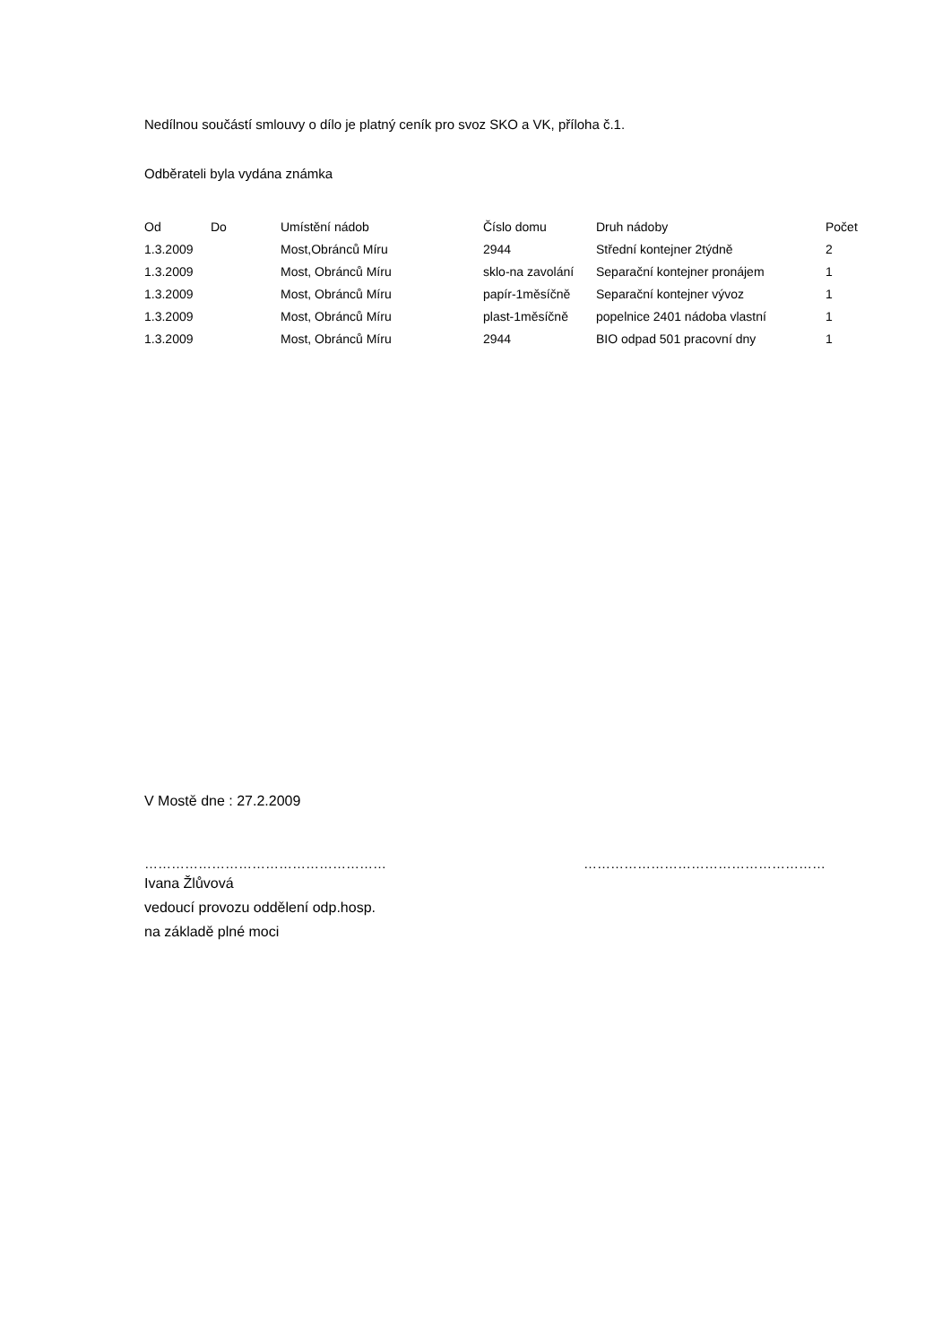Nedílnou součástí smlouvy o dílo je platný ceník pro svoz SKO a VK, příloha č.1.
Odběrateli byla vydána známka
| Od | Do | Umístění nádob | Číslo domu | Druh nádoby | Počet |
| --- | --- | --- | --- | --- | --- |
| 1.3.2009 | | Most,Obránců Míru | 2944 | Střední kontejner 2týdně | 2 |
| 1.3.2009 | | Most, Obránců Míru | sklo-na zavolání | Separační kontejner pronájem | 1 |
| 1.3.2009 | | Most, Obránců Míru | papír-1měsíčně | Separační kontejner vývoz | 1 |
| 1.3.2009 | | Most, Obránců Míru | plast-1měsíčně | popelnice 2401 nádoba vlastní | 1 |
| 1.3.2009 | | Most, Obránců Míru | 2944 | BIO odpad 501 pracovní dny | 1 |
V Mostě dne : 27.2.2009
……………………………………………… ………………………………………………
Ivana Žlůvová
vedoucí provozu oddělení odp.hosp.
na základě plné moci